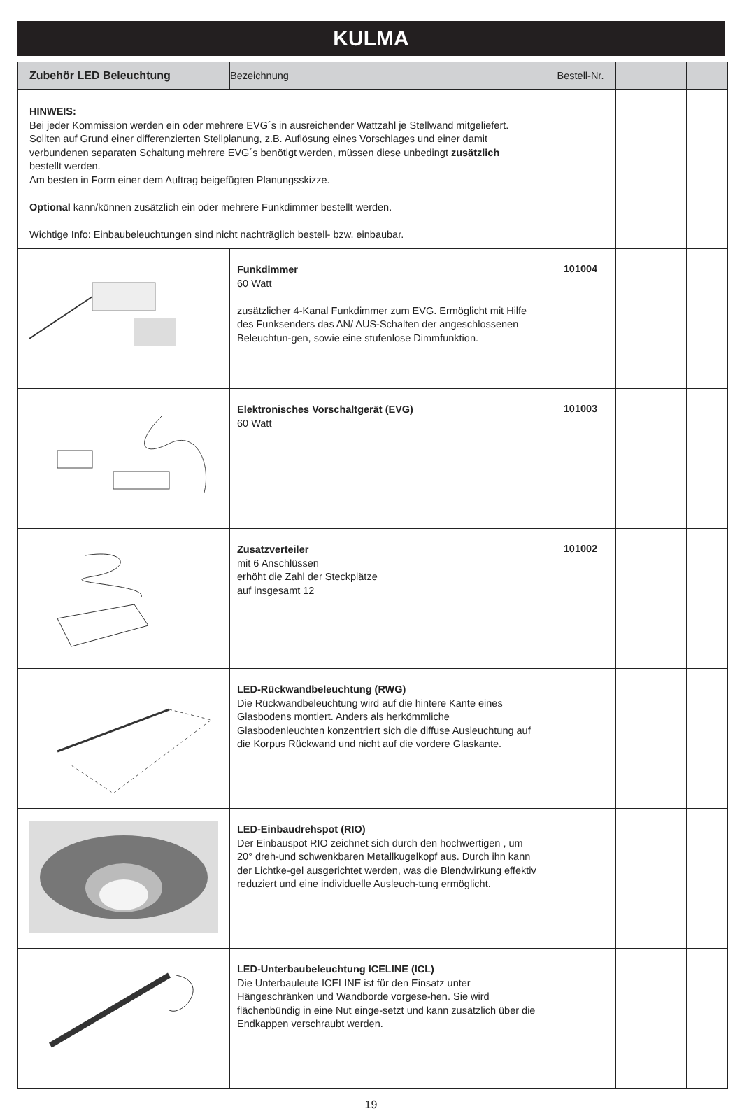KULMA
| Zubehör LED Beleuchtung | Bezeichnung | Bestell-Nr. | | |
| --- | --- | --- | --- | --- |
| HINWEIS: Bei jeder Kommission werden ein oder mehrere EVG´s in ausreichender Wattzahl je Stellwand mitgeliefert. Sollten auf Grund einer differenzierten Stellplanung, z.B. Auflösung eines Vorschlages und einer damit verbundenen separaten Schaltung mehrere EVG´s benötigt werden, müssen diese unbedingt zusätzlich bestellt werden. Am besten in Form einer dem Auftrag beigefügten Planungsskizze. Optional kann/können zusätzlich ein oder mehrere Funkdimmer bestellt werden. Wichtige Info: Einbaubeleuchtungen sind nicht nachträglich bestell- bzw. einbaubar. | | | | |
| | Funkdimmer 60 Watt zusätzlicher 4-Kanal Funkdimmer zum EVG. Ermöglicht mit Hilfe des Funksenders das AN/ AUS-Schalten der angeschlossenen Beleuchtun-gen, sowie eine stufenlose Dimmfunktion. | 101004 | | |
| | Elektronisches Vorschaltgerät (EVG) 60 Watt | 101003 | | |
| | Zusatzverteiler mit 6 Anschlüssen erhöht die Zahl der Steckplätze auf insgesamt 12 | 101002 | | |
| | LED-Rückwandbeleuchtung (RWG) Die Rückwandbeleuchtung wird auf die hintere Kante eines Glasbodens montiert. Anders als herkömmliche Glasbodenleuchten konzentriert sich die diffuse Ausleuchtung auf die Korpus Rückwand und nicht auf die vordere Glaskante. | | | |
| | LED-Einbaudrehspot (RIO) Der Einbauspot RIO zeichnet sich durch den hochwertigen , um 20° dreh-und schwenkbaren Metallkugelkopf aus. Durch ihn kann der Lichtke-gel ausgerichtet werden, was die Blendwirkung effektiv reduziert und eine individuelle Ausleuch-tung ermöglicht. | | | |
| | LED-Unterbaubeleuchtung ICELINE (ICL) Die Unterbauleute ICELINE ist für den Einsatz unter Hängeschränken und Wandborde vorgese-hen. Sie wird flächenbündig in eine Nut einge-setzt und kann zusätzlich über die Endkappen verschraubt werden. | | | |
19